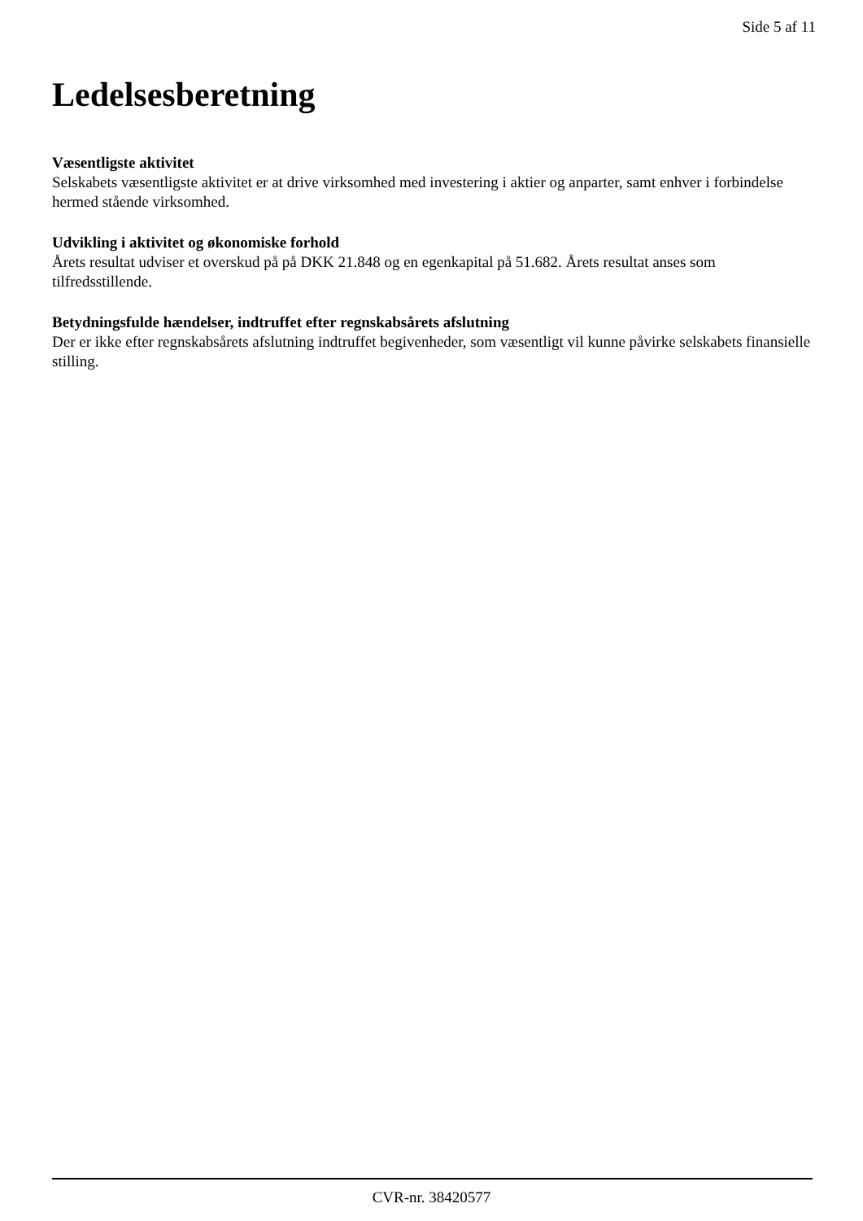Side 5 af 11
Ledelsesberetning
Væsentligste aktivitet
Selskabets væsentligste aktivitet er at drive virksomhed med investering i aktier og anparter, samt enhver i forbindelse hermed stående virksomhed.
Udvikling i aktivitet og økonomiske forhold
Årets resultat udviser et overskud på på DKK 21.848 og en egenkapital på 51.682. Årets resultat anses som tilfredsstillende.
Betydningsfulde hændelser, indtruffet efter regnskabsårets afslutning
Der er ikke efter regnskabsårets afslutning indtruffet begivenheder, som væsentligt vil kunne påvirke selskabets finansielle stilling.
CVR-nr. 38420577